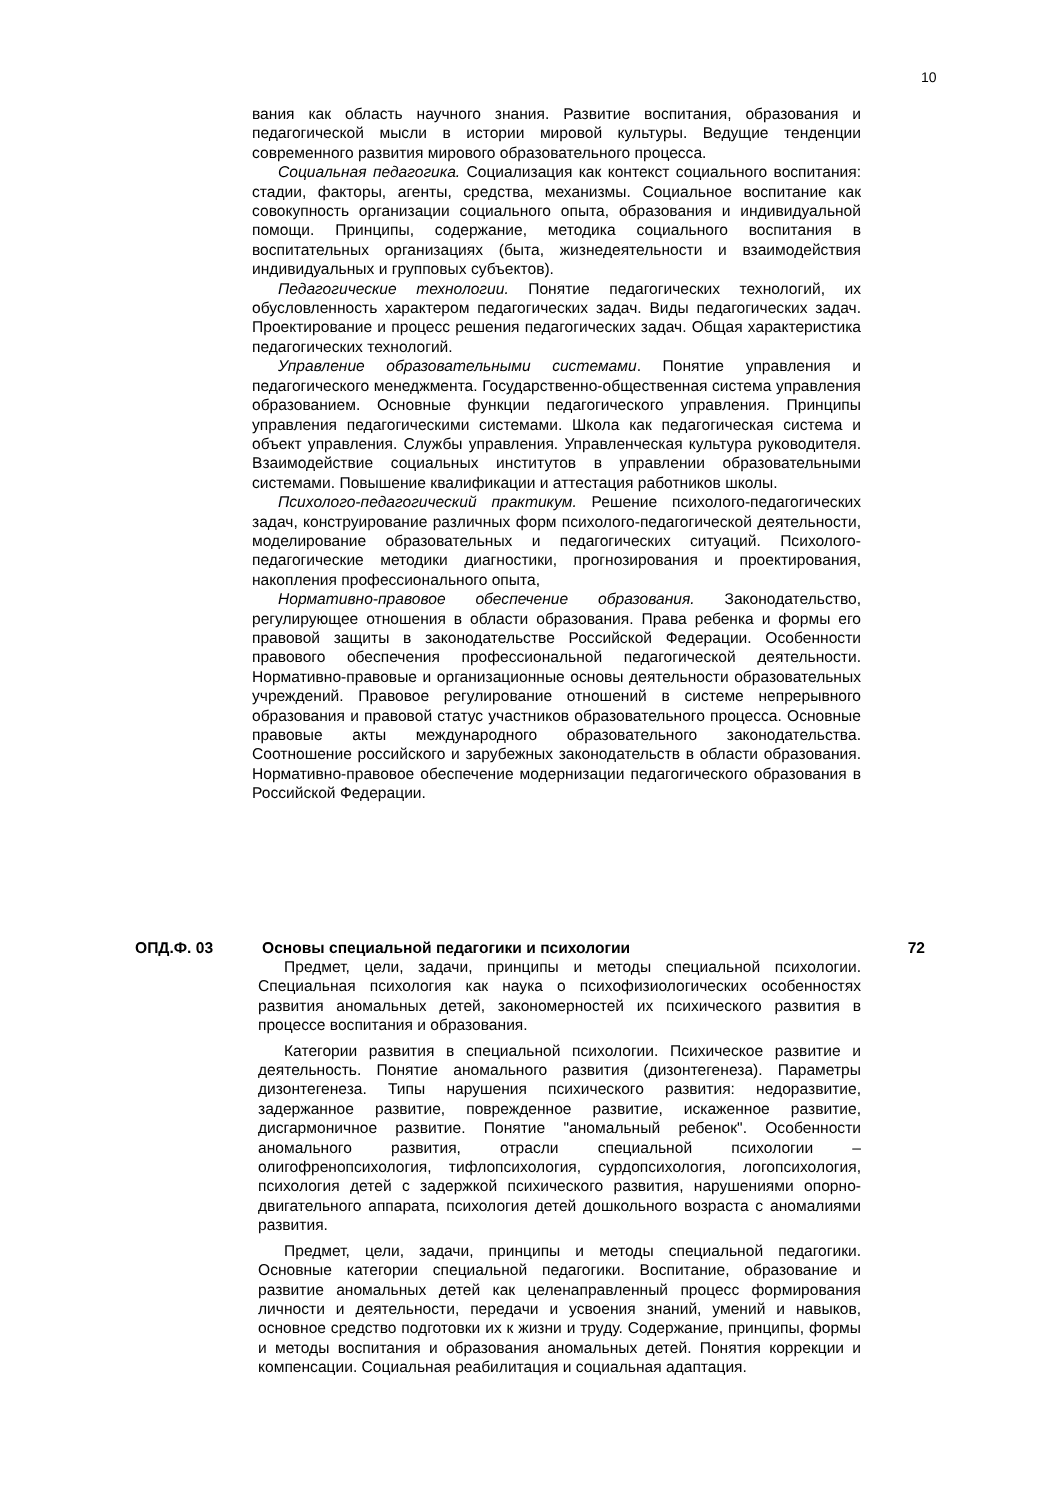10
вания как область научного знания. Развитие воспитания, образования и педагогической мысли в истории мировой культуры. Ведущие тенденции современного развития мирового образовательного процесса.
Социальная педагогика. Социализация как контекст социального воспитания: стадии, факторы, агенты, средства, механизмы. Социальное воспитание как совокупность организации социального опыта, образования и индивидуальной помощи. Принципы, содержание, методика социального воспитания в воспитательных организациях (быта, жизнедеятельности и взаимодействия индивидуальных и групповых субъектов).
Педагогические технологии. Понятие педагогических технологий, их обусловленность характером педагогических задач. Виды педагогических задач. Проектирование и процесс решения педагогических задач. Общая характеристика педагогических технологий.
Управление образовательными системами. Понятие управления и педагогического менеджмента. Государственно-общественная система управления образованием. Основные функции педагогического управления. Принципы управления педагогическими системами. Школа как педагогическая система и объект управления. Службы управления. Управленческая культура руководителя. Взаимодействие социальных институтов в управлении образовательными системами. Повышение квалификации и аттестация работников школы.
Психолого-педагогический практикум. Решение психолого-педагогических задач, конструирование различных форм психолого-педагогической деятельности, моделирование образовательных и педагогических ситуаций. Психолого-педагогические методики диагностики, прогнозирования и проектирования, накопления профессионального опыта,
Нормативно-правовое обеспечение образования. Законодательство, регулирующее отношения в области образования. Права ребенка и формы его правовой защиты в законодательстве Российской Федерации. Особенности правового обеспечения профессиональной педагогической деятельности. Нормативно-правовые и организационные основы деятельности образовательных учреждений. Правовое регулирование отношений в системе непрерывного образования и правовой статус участников образовательного процесса. Основные правовые акты международного образовательного законодательства. Соотношение российского и зарубежных законодательств в области образования. Нормативно-правовое обеспечение модернизации педагогического образования в Российской Федерации.
ОПД.Ф. 03 Основы специальной педагогики и психологии 72
Предмет, цели, задачи, принципы и методы специальной психологии. Специальная психология как наука о психофизиологических особенностях развития аномальных детей, закономерностей их психического развития в процессе воспитания и образования.
Категории развития в специальной психологии. Психическое развитие и деятельность. Понятие аномального развития (дизонтегенеза). Параметры дизонтегенеза. Типы нарушения психического развития: недоразвитие, задержанное развитие, поврежденное развитие, искаженное развитие, дисгармоничное развитие. Понятие "аномальный ребенок". Особенности аномального развития, отрасли специальной психологии – олигофренопсихология, тифлопсихология, сурдопсихология, логопсихология, психология детей с задержкой психического развития, нарушениями опорно-двигательного аппарата, психология детей дошкольного возраста с аномалиями развития.
Предмет, цели, задачи, принципы и методы специальной педагогики. Основные категории специальной педагогики. Воспитание, образование и развитие аномальных детей как целенаправленный процесс формирования личности и деятельности, передачи и усвоения знаний, умений и навыков, основное средство подготовки их к жизни и труду. Содержание, принципы, формы и методы воспитания и образования аномальных детей. Понятия коррекции и компенсации. Социальная реабилитация и социальная адаптация.